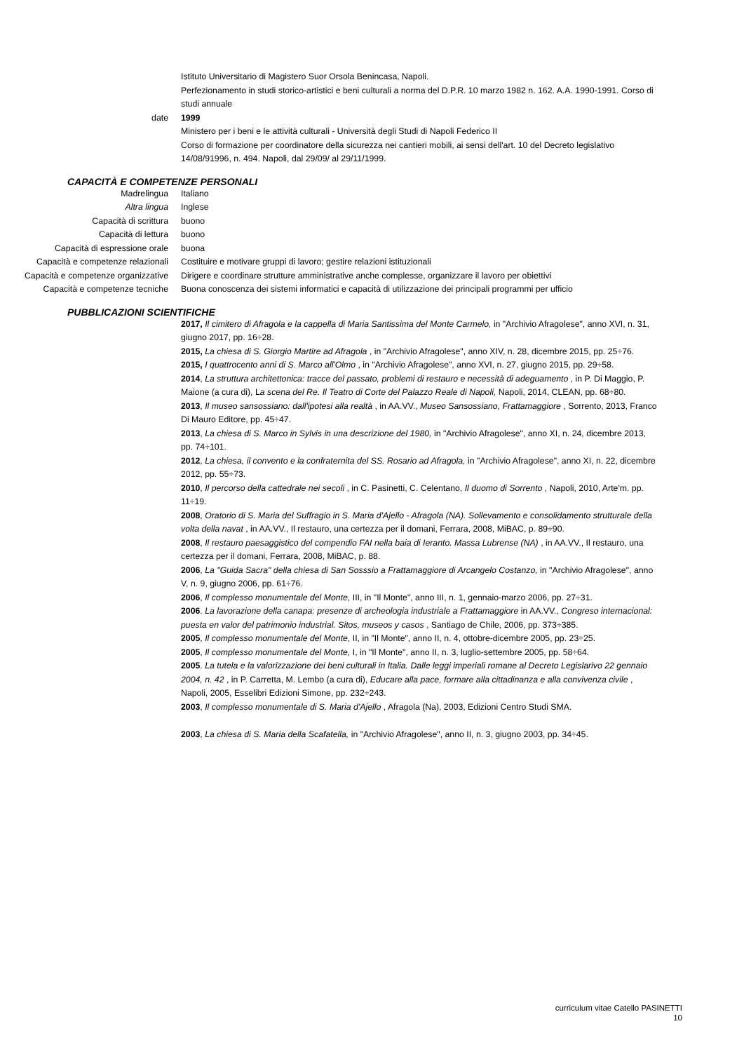| | Istituto Universitario di Magistero Suor Orsola Benincasa, Napoli. Perfezionamento in studi storico-artistici e beni culturali a norma del D.P.R. 10 marzo 1982 n. 162. A.A. 1990-1991. Corso di studi annuale |
| date | 1999 Ministero per i beni e le attività culturali - Università degli Studi di Napoli Federico II Corso di formazione per coordinatore della sicurezza nei cantieri mobili, ai sensi dell'art. 10 del Decreto legislativo 14/08/91996, n. 494. Napoli, dal 29/09/ al 29/11/1999. |
CAPACITÀ E COMPETENZE PERSONALI
| Madrelingua | Italiano |
| Altra lingua | Inglese |
| Capacità di scrittura | buono |
| Capacità di lettura | buono |
| Capacità di espressione orale | buona |
| Capacità e competenze relazionali | Costituire e motivare gruppi di lavoro; gestire relazioni istituzionali |
| Capacità e competenze organizzative | Dirigere e coordinare strutture amministrative anche complesse, organizzare il lavoro per obiettivi |
| Capacità e competenze tecniche | Buona conoscenza dei sistemi informatici e capacità di utilizzazione dei principali programmi per ufficio |
PUBBLICAZIONI SCIENTIFICHE
| | 2017, Il cimitero di Afragola e la cappella di Maria Santissima del Monte Carmelo, in "Archivio Afragolese", anno XVI, n. 31, giugno 2017, pp. 16÷28. 2015, La chiesa di S. Giorgio Martire ad Afragola , in "Archivio Afragolese", anno XIV, n. 28, dicembre 2015, pp. 25÷76. 2015, I quattrocento anni di S. Marco all'Olmo , in "Archivio Afragolese", anno XVI, n. 27, giugno 2015, pp. 29÷58. 2014 , La struttura architettonica: tracce del passato, problemi di restauro e necessità di adeguamento , in P. Di Maggio, P. Maione (a cura di), L a scena del Re. Il Teatro di Corte del Palazzo Reale di Napoli, Napoli, 2014, CLEAN, pp. 68÷80. 2013 , Il museo sansossiano: dall'ipotesi alla realtà , in AA.VV., Museo Sansossiano, Frattamaggiore , Sorrento, 2013, Franco Di Mauro Editore, pp. 45÷47. 2013 , La chiesa di S. Marco in Sylvis in una descrizione del 1980, in "Archivio Afragolese", anno XI, n. 24, dicembre 2013, pp. 74÷101. 2012 , La chiesa, il convento e la confraternita del SS. Rosario ad Afragola, in "Archivio Afragolese", anno XI, n. 22, dicembre 2012, pp. 55÷73. 2010 , Il percorso della cattedrale nei secoli , in C. Pasinetti, C. Celentano, Il duomo di Sorrento , Napoli, 2010, Arte'm. pp. 11÷19. 2008 , Oratorio di S. Maria del Suffragio in S. Maria d'Ajello - Afragola (NA). Sollevamento e consolidamento strutturale della volta della navat , in AA.VV., Il restauro, una certezza per il domani, Ferrara, 2008, MiBAC, p. 89÷90. 2008 , Il restauro paesaggistico del compendio FAI nella baia di Ieranto. Massa Lubrense (NA) , in AA.VV., Il restauro, una certezza per il domani, Ferrara, 2008, MiBAC, p. 88. 2006 , La "Guida Sacra" della chiesa di San Sosssio a Frattamaggiore di Arcangelo Costanzo, in "Archivio Afragolese", anno V, n. 9, giugno 2006, pp. 61÷76. 2006 , Il complesso monumentale del Monte, III, in "Il Monte", anno III, n. 1, gennaio-marzo 2006, pp. 27÷31. 2006 . La lavorazione della canapa: presenze di archeologia industriale a Frattamaggiore in AA.VV., Congreso internacional: puesta en valor del patrimonio industrial. Sitos, museos y casos , Santiago de Chile, 2006, pp. 373÷385. 2005 , Il complesso monumentale del Monte, II, in "Il Monte", anno II, n. 4, ottobre-dicembre 2005, pp. 23÷25. 2005 , Il complesso monumentale del Monte, I, in "Il Monte", anno II, n. 3, luglio-settembre 2005, pp. 58÷64. 2005 . La tutela e la valorizzazione dei beni culturali in Italia. Dalle leggi imperiali romane al Decreto Legislarivo 22 gennaio 2004, n. 42 , in P. Carretta, M. Lembo (a cura di), Educare alla pace, formare alla cittadinanza e alla convivenza civile , Napoli, 2005, Esselibri Edizioni Simone, pp. 232÷243. 2003 , Il complesso monumentale di S. Maria d'Ajello , Afragola (Na), 2003, Edizioni Centro Studi SMA. 2003 , La chiesa di S. Maria della Scafatella, in "Archivio Afragolese", anno II, n. 3, giugno 2003, pp. 34÷45. |
curriculum vitae Catello PASINETTI
10